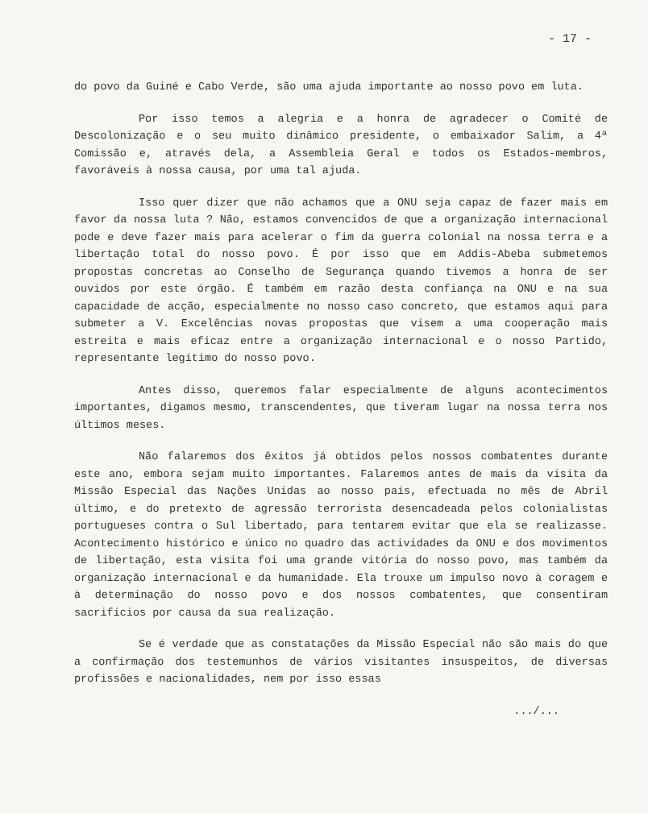- 17 -
do povo da Guiné e Cabo Verde, são uma ajuda importante ao nosso povo em luta.
Por isso temos a alegria e a honra de agradecer o Comité de Descolonização e o seu muito dinâmico presidente, o embaixador Salim, a 4ª Comissão e, através dela, a Assembleia Geral e todos os Estados-membros, favoráveis à nossa causa, por uma tal ajuda.
Isso quer dizer que não achamos que a ONU seja capaz de fazer mais em favor da nossa luta ? Não, estamos convencidos de que a organização internacional pode e deve fazer mais para acelerar o fim da guerra colonial na nossa terra e a libertação total do nosso povo. É por isso que em Addis-Abeba submetemos propostas concretas ao Conselho de Segurança quando tivemos a honra de ser ouvidos por este órgão. É também em razão desta confiança na ONU e na sua capacidade de acção, especialmente no nosso caso concreto, que estamos aqui para submeter a V. Excelências novas propostas que visem a uma cooperação mais estreita e mais eficaz entre a organização internacional e o nosso Partido, representante legítimo do nosso povo.
Antes disso, queremos falar especialmente de alguns acontecimentos importantes, digamos mesmo, transcendentes, que tiveram lugar na nossa terra nos últimos meses.
Não falaremos dos êxitos já obtidos pelos nossos combatentes durante este ano, embora sejam muito importantes. Falaremos antes de mais da visita da Missão Especial das Nações Unidas ao nosso país, efectuada no mês de Abril último, e do pretexto de agressão terrorista desencadeada pelos colonialistas portugueses contra o Sul libertado, para tentarem evitar que ela se realizasse. Acontecimento histórico e único no quadro das actividades da ONU e dos movimentos de libertação, esta visita foi uma grande vitória do nosso povo, mas também da organização internacional e da humanidade. Ela trouxe um impulso novo à coragem e à determinação do nosso povo e dos nossos combatentes, que consentiram sacrifícios por causa da sua realização.
Se é verdade que as constatações da Missão Especial não são mais do que a confirmação dos testemunhos de vários visitantes insuspeitos, de diversas profissões e nacionalidades, nem por isso essas
.../...